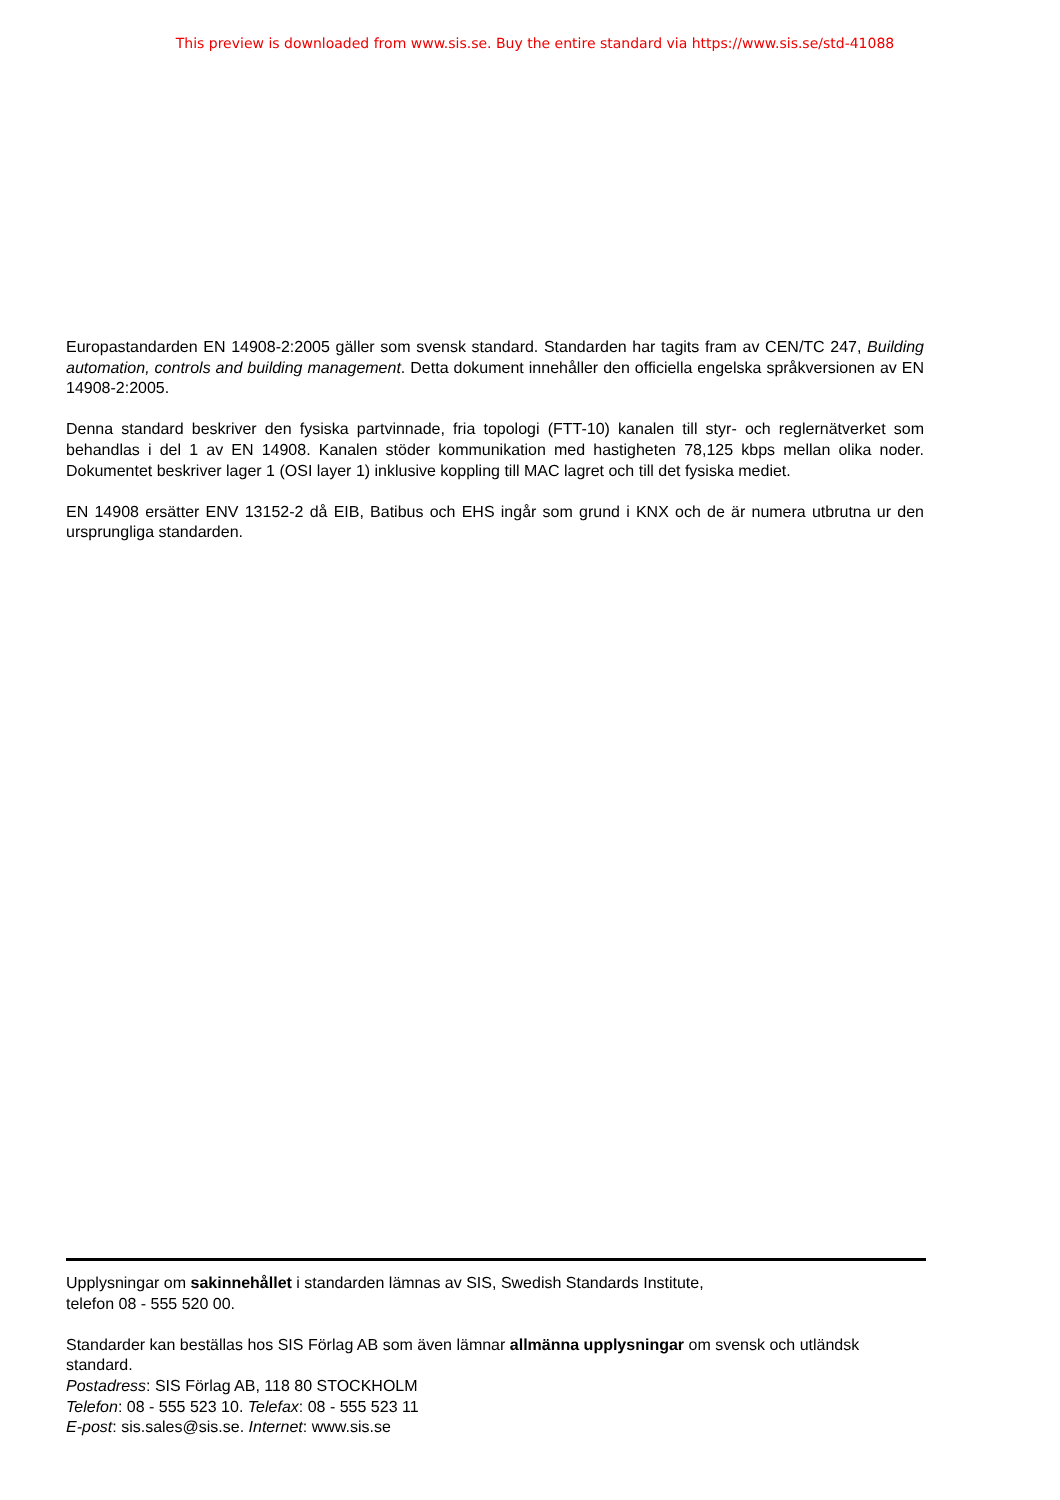This preview is downloaded from www.sis.se. Buy the entire standard via https://www.sis.se/std-41088
Europastandarden EN 14908-2:2005 gäller som svensk standard. Standarden har tagits fram av CEN/TC 247, Building automation, controls and building management. Detta dokument innehåller den officiella engelska språkversionen av EN 14908-2:2005.
Denna standard beskriver den fysiska partvinnade, fria topologi (FTT-10) kanalen till styr- och reglernätverket som behandlas i del 1 av EN 14908. Kanalen stöder kommunikation med hastigheten 78,125 kbps mellan olika noder. Dokumentet beskriver lager 1 (OSI layer 1) inklusive koppling till MAC lagret och till det fysiska mediet.
EN 14908 ersätter ENV 13152-2 då EIB, Batibus och EHS ingår som grund i KNX och de är numera utbrutna ur den ursprungliga standarden.
Upplysningar om sakinnehållet i standarden lämnas av SIS, Swedish Standards Institute,
telefon 08 - 555 520 00.
Standarder kan beställas hos SIS Förlag AB som även lämnar allmänna upplysningar om svensk och utländsk standard.
Postadress: SIS Förlag AB, 118 80 STOCKHOLM
Telefon: 08 - 555 523 10. Telefax: 08 - 555 523 11
E-post: sis.sales@sis.se. Internet: www.sis.se